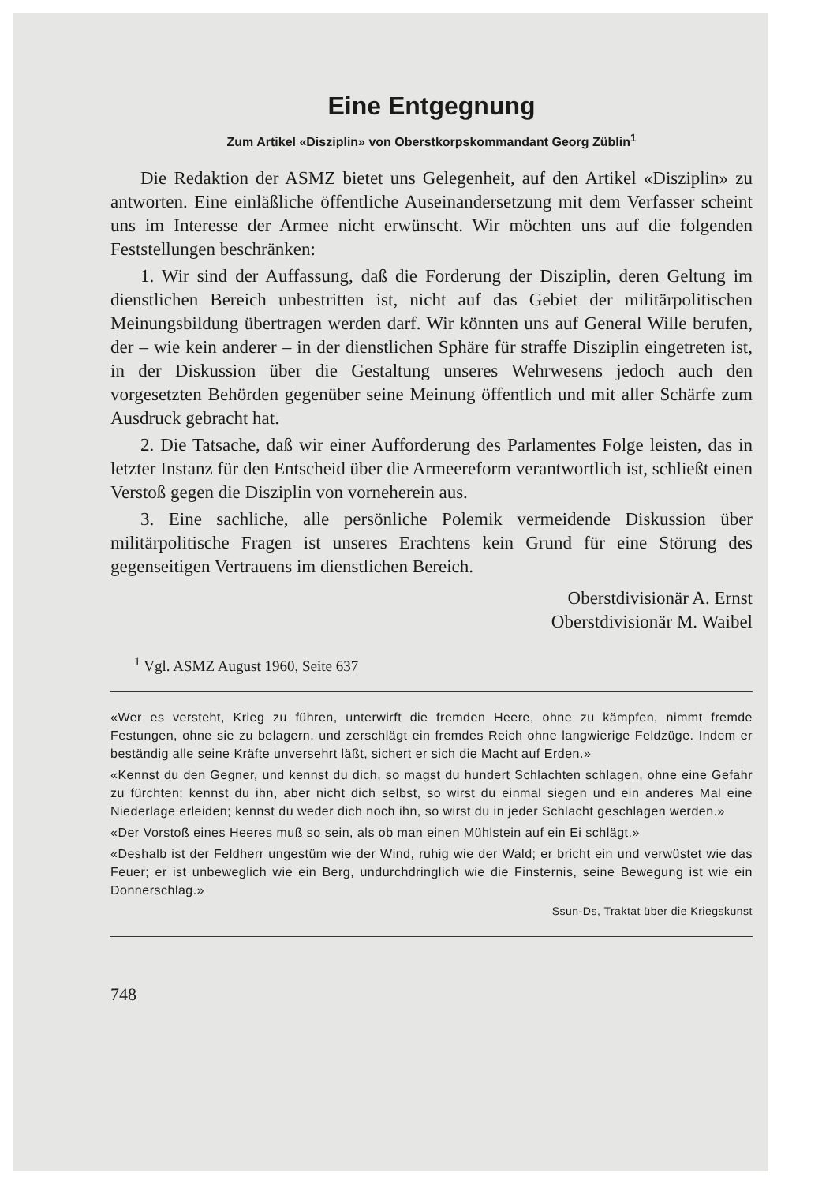Eine Entgegnung
Zum Artikel «Disziplin» von Oberstkorpskommandant Georg Züblin<sup>1</sup>
Die Redaktion der ASMZ bietet uns Gelegenheit, auf den Artikel «Disziplin» zu antworten. Eine einläßliche öffentliche Auseinandersetzung mit dem Verfasser scheint uns im Interesse der Armee nicht erwünscht. Wir möchten uns auf die folgenden Feststellungen beschränken:
1. Wir sind der Auffassung, daß die Forderung der Disziplin, deren Geltung im dienstlichen Bereich unbestritten ist, nicht auf das Gebiet der militärpolitischen Meinungsbildung übertragen werden darf. Wir könnten uns auf General Wille berufen, der – wie kein anderer – in der dienstlichen Sphäre für straffe Disziplin eingetreten ist, in der Diskussion über die Gestaltung unseres Wehrwesens jedoch auch den vorgesetzten Behörden gegenüber seine Meinung öffentlich und mit aller Schärfe zum Ausdruck gebracht hat.
2. Die Tatsache, daß wir einer Aufforderung des Parlamentes Folge leisten, das in letzter Instanz für den Entscheid über die Armeereform verantwortlich ist, schließt einen Verstoß gegen die Disziplin von vorneherein aus.
3. Eine sachliche, alle persönliche Polemik vermeidende Diskussion über militärpolitische Fragen ist unseres Erachtens kein Grund für eine Störung des gegenseitigen Vertrauens im dienstlichen Bereich.
Oberstdivisionär A. Ernst
Oberstdivisionär M. Waibel
<sup>1</sup> Vgl. ASMZ August 1960, Seite 637
«Wer es versteht, Krieg zu führen, unterwirft die fremden Heere, ohne zu kämpfen, nimmt fremde Festungen, ohne sie zu belagern, und zerschlägt ein fremdes Reich ohne langwierige Feldzüge. Indem er beständig alle seine Kräfte unversehrt läßt, sichert er sich die Macht auf Erden.»
«Kennst du den Gegner, und kennst du dich, so magst du hundert Schlachten schlagen, ohne eine Gefahr zu fürchten; kennst du ihn, aber nicht dich selbst, so wirst du einmal siegen und ein anderes Mal eine Niederlage erleiden; kennst du weder dich noch ihn, so wirst du in jeder Schlacht geschlagen werden.»
«Der Vorstoß eines Heeres muß so sein, als ob man einen Mühlstein auf ein Ei schlägt.»
«Deshalb ist der Feldherr ungestüm wie der Wind, ruhig wie der Wald; er bricht ein und verwüstet wie das Feuer; er ist unbeweglich wie ein Berg, undurchdringlich wie die Finsternis, seine Bewegung ist wie ein Donnerschlag.»
Ssun-Ds, Traktat über die Kriegskunst
748